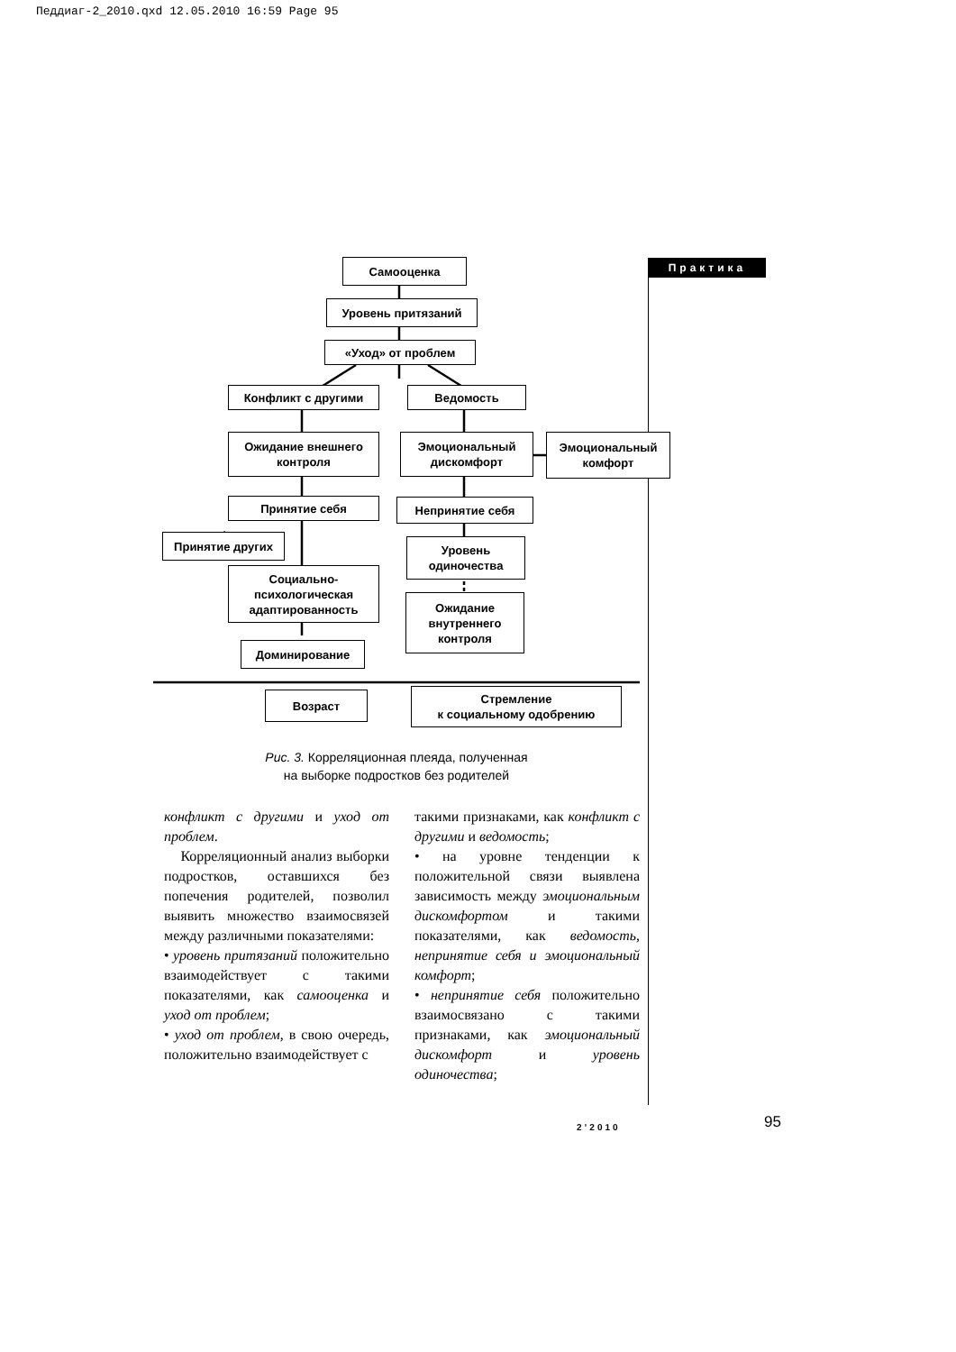Педдиаг-2_2010.qxd 12.05.2010 16:59 Page 95
Практика
Самооценка
Уровень притязаний
«Уход» от проблем
Конфликт с другими Ведомость
Ожидание внешнего контроля
Эмоциональный дискомфорт
Эмоциональный комфорт
Принятие себя Непринятие себя
Принятие других
Уровень одиночества
Социально-психологическая адаптированность
Ожидание внутреннего контроля
Доминирование
Возраст
Стремление
к социальному одобрению
Рис. 3. Корреляционная плеяда, полученная
на выборке подростков без родителей
конфликт с другими и уход от проблем.
Корреляционный анализ выборки подростков, оставшихся без попечения родителей, позволил выявить множество взаимосвязей между различными показателями:
• уровень притязаний положительно взаимодействует с такими показателями, как самооценка и уход от проблем;
• уход от проблем, в свою очередь, положительно взаимодействует с
такими признаками, как конфликт с другими и ведомость;
• на уровне тенденции к положительной связи выявлена зависимость между эмоциональным дискомфортом и такими показателями, как ведомость, непринятие себя и эмоциональный комфорт;
• непринятие себя положительно взаимосвязано с такими признаками, как эмоциональный дискомфорт и уровень одиночества;
2’2010 95